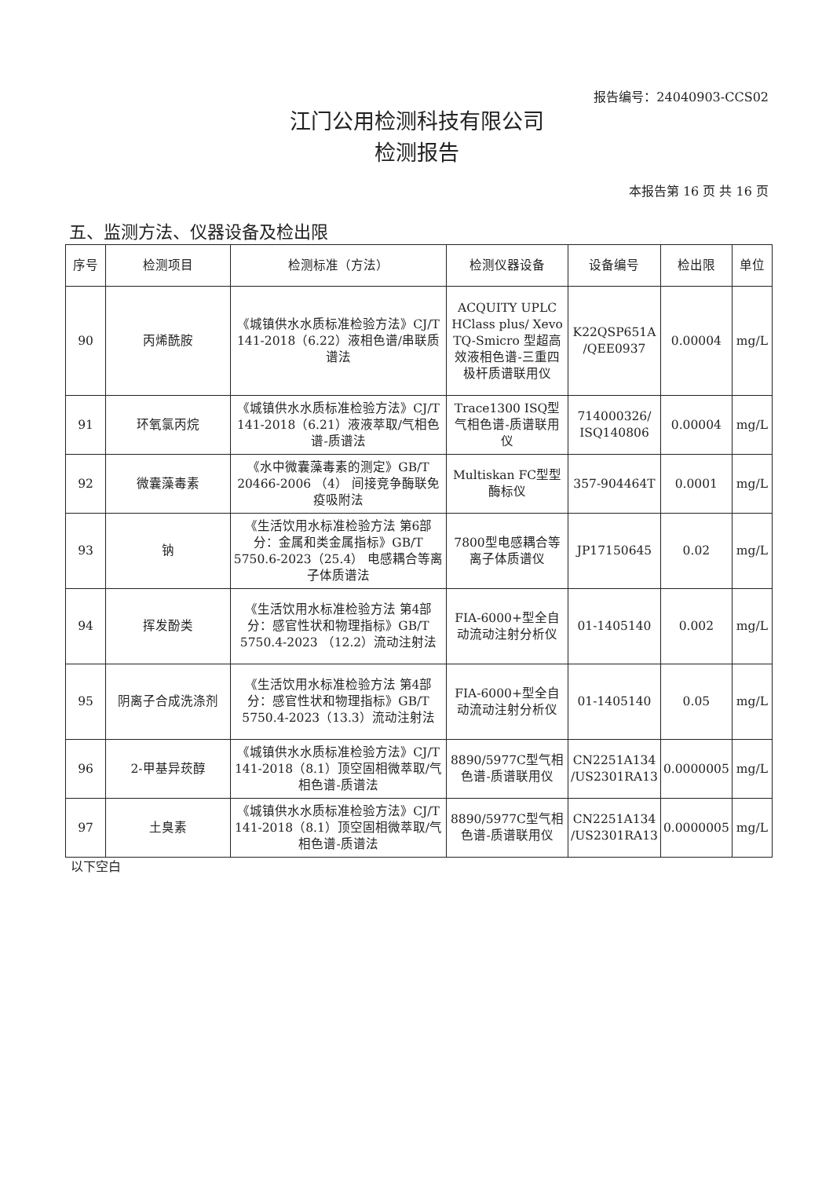报告编号：24040903-CCS02
江门公用检测科技有限公司
检测报告
本报告第 16 页 共 16 页
五、监测方法、仪器设备及检出限
| 序号 | 检测项目 | 检测标准（方法） | 检测仪器设备 | 设备编号 | 检出限 | 单位 |
| --- | --- | --- | --- | --- | --- | --- |
| 90 | 丙烯酰胺 | 《城镇供水水质标准检验方法》CJ/T 141-2018（6.22）液相色谱/串联质谱法 | ACQUITY UPLC HClass plus/ Xevo TQ-Smicro 型超高效液相色谱-三重四极杆质谱联用仪 | K22QSP651A /QEE0937 | 0.00004 | mg/L |
| 91 | 环氧氯丙烷 | 《城镇供水水质标准检验方法》CJ/T 141-2018（6.21）液液萃取/气相色谱-质谱法 | Trace1300 ISQ型气相色谱-质谱联用仪 | 714000326/ ISQ140806 | 0.00004 | mg/L |
| 92 | 微囊藻毒素 | 《水中微囊藻毒素的测定》GB/T 20466-2006 （4） 间接竞争酶联免疫吸附法 | Multiskan FC型型酶标仪 | 357-904464T | 0.0001 | mg/L |
| 93 | 钠 | 《生活饮用水标准检验方法 第6部分：金属和类金属指标》GB/T 5750.6-2023（25.4） 电感耦合等离子体质谱法 | 7800型电感耦合等离子体质谱仪 | JP17150645 | 0.02 | mg/L |
| 94 | 挥发酚类 | 《生活饮用水标准检验方法 第4部分：感官性状和物理指标》GB/T 5750.4-2023 （12.2）流动注射法 | FIA-6000+型全自动流动注射分析仪 | 01-1405140 | 0.002 | mg/L |
| 95 | 阴离子合成洗涤剂 | 《生活饮用水标准检验方法 第4部分：感官性状和物理指标》GB/T 5750.4-2023（13.3）流动注射法 | FIA-6000+型全自动流动注射分析仪 | 01-1405140 | 0.05 | mg/L |
| 96 | 2-甲基异莰醇 | 《城镇供水水质标准检验方法》CJ/T 141-2018（8.1）顶空固相微萃取/气相色谱-质谱法 | 8890/5977C型气相色谱-质谱联用仪 | CN2251A134 /US2301RA13 | 0.0000005 | mg/L |
| 97 | 土臭素 | 《城镇供水水质标准检验方法》CJ/T 141-2018（8.1）顶空固相微萃取/气相色谱-质谱法 | 8890/5977C型气相色谱-质谱联用仪 | CN2251A134 /US2301RA13 | 0.0000005 | mg/L |
以下空白